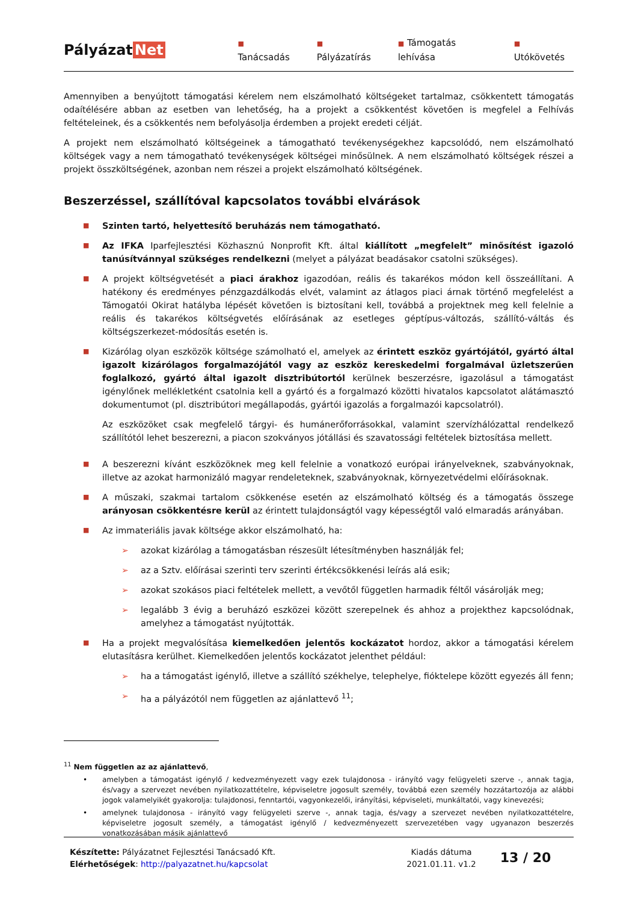Pályázat Net
■ Tanácsadás
■ Pályázatírás
■ Támogatás lehívása
■ Utókövetés
Amennyiben a benyújtott támogatási kérelem nem elszámolható költségeket tartalmaz, csökkentett támogatás odaítélésére abban az esetben van lehetőség, ha a projekt a csökkentést követően is megfelel a Felhívás feltételeinek, és a csökkentés nem befolyásolja érdemben a projekt eredeti célját.
A projekt nem elszámolható költségeinek a támogatható tevékenységekhez kapcsolódó, nem elszámolható költségek vagy a nem támogatható tevékenységek költségei minősülnek. A nem elszámolható költségek részei a projekt összköltségének, azonban nem részei a projekt elszámolható költségének.
Beszerzéssel, szállítóval kapcsolatos további elvárások
■
Szinten tartó, helyettesítő beruházás nem támogatható.
■
Az IFKA Iparfejlesztési Közhasznú Nonprofit Kft. által kiállított „megfelelt” minősítést igazoló tanúsítvánnyal szükséges rendelkezni (melyet a pályázat beadásakor csatolni szükséges).
■
A projekt költségvetését a piaci árakhoz igazodóan, reális és takarékos módon kell összeállítani. A hatékony és eredményes pénzgazdálkodás elvét, valamint az átlagos piaci árnak történő megfelelést a Támogatói Okirat hatályba lépését követően is biztosítani kell, továbbá a projektnek meg kell felelnie a reális és takarékos költségvetés előírásának az esetleges géptípus-változás, szállító-váltás és költségszerkezet-módosítás esetén is.
■
Kizárólag olyan eszközök költsége számolható el, amelyek az érintett eszköz gyártójától, gyártó által igazolt kizárólagos forgalmazójától vagy az eszköz kereskedelmi forgalmával üzletszerűen foglalkozó, gyártó által igazolt disztribútortól kerülnek beszerzésre, igazolásul a támogatást igénylőnek mellékletként csatolnia kell a gyártó és a forgalmazó közötti hivatalos kapcsolatot alátámasztó dokumentumot (pl. disztribútori megállapodás, gyártói igazolás a forgalmazói kapcsolatról).
Az eszközöket csak megfelelő tárgyi- és humánerőforrásokkal, valamint szervízhálózattal rendelkező szállítótól lehet beszerezni, a piacon szokványos jótállási és szavatossági feltételek biztosítása mellett.
■
A beszerezni kívánt eszközöknek meg kell felelnie a vonatkozó európai irányelveknek, szabványoknak, illetve az azokat harmonizáló magyar rendeleteknek, szabványoknak, környezetvédelmi előírásoknak.
■
A műszaki, szakmai tartalom csökkenése esetén az elszámolható költség és a támogatás összege arányosan csökkentésre kerül az érintett tulajdonságtól vagy képességtől való elmaradás arányában.
■
Az immateriális javak költsége akkor elszámolható, ha:
➢ azokat kizárólag a támogatásban részesült létesítményben használják fel;
➢ az a Sztv. előírásai szerinti terv szerinti értékcsökkenési leírás alá esik;
➢ azokat szokásos piaci feltételek mellett, a vevőtől független harmadik féltől vásárolják meg;
➢ legalább 3 évig a beruházó eszközei között szerepelnek és ahhoz a projekthez kapcsolódnak, amelyhez a támogatást nyújtották.
■
Ha a projekt megvalósítása kiemelkedően jelentős kockázatot hordoz, akkor a támogatási kérelem elutasításra kerülhet. Kiemelkedően jelentős kockázatot jelenthet például:
➢ ha a támogatást igénylő, illetve a szállító székhelye, telephelye, fióktelepe között egyezés áll fenn;
➢ ha a pályázótól nem független az ajánlattevő <sup>11</sup>;
<sup>11</sup> Nem független az az ajánlattevő,
• amelyben a támogatást igénylő / kedvezményezett vagy ezek tulajdonosa - irányító vagy felügyeleti szerve -, annak tagja, és/vagy a szervezet nevében nyilatkozattételre, képviseletre jogosult személy, továbbá ezen személy hozzátartozója az alábbi jogok valamelyikét gyakorolja: tulajdonosi, fenntartói, vagyonkezelői, irányítási, képviseleti, munkáltatói, vagy kinevezési;
• amelynek tulajdonosa - irányító vagy felügyeleti szerve -, annak tagja, és/vagy a szervezet nevében nyilatkozattételre, képviseletre jogosult személy, a támogatást igénylő / kedvezményezett szervezetében vagy ugyanazon beszerzés vonatkozásában másik ajánlattevő
Készítette: Pályázatnet Fejlesztési Tanácsadó Kft.
Elérhetőségek: http://palyazatnet.hu/kapcsolat
Kiadás dátuma
2021.01.11. v1.2
13 / 20